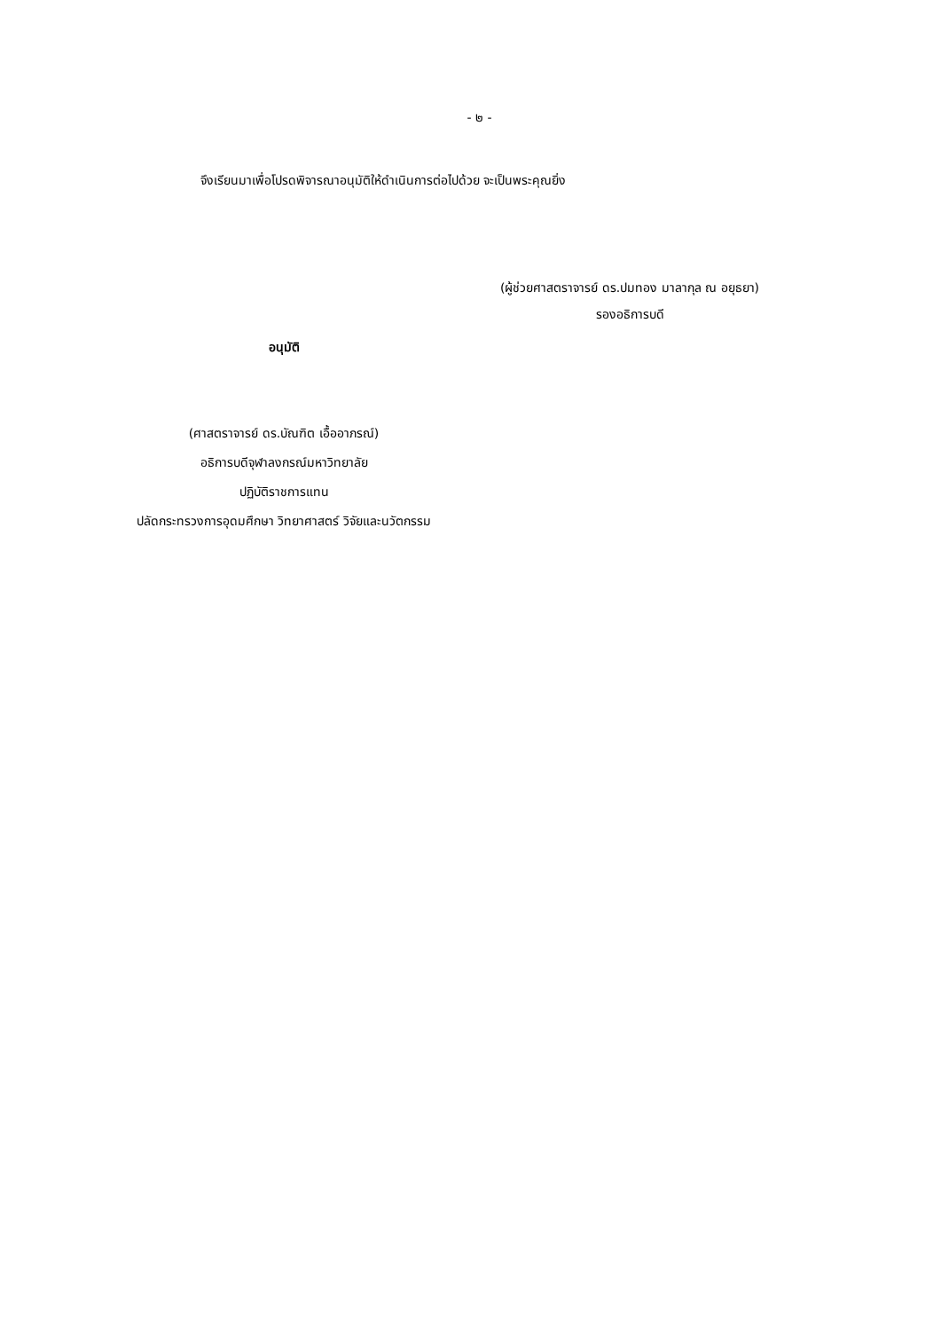- ๒ -
จึงเรียนมาเพื่อโปรดพิจารณาอนุมัติให้ดำเนินการต่อไปด้วย จะเป็นพระคุณยิ่ง
(ผู้ช่วยศาสตราจารย์ ดร.ปมทอง มาลากุล ณ อยุธยา)
รองอธิการบดี
อนุมัติ
(ศาสตราจารย์ ดร.บัณฑิต เอื้ออาภรณ์)
อธิการบดีจุฬาลงกรณ์มหาวิทยาลัย
ปฏิบัติราชการแทน
ปลัดกระทรวงการอุดมศึกษา วิทยาศาสตร์ วิจัยและนวัตกรรม